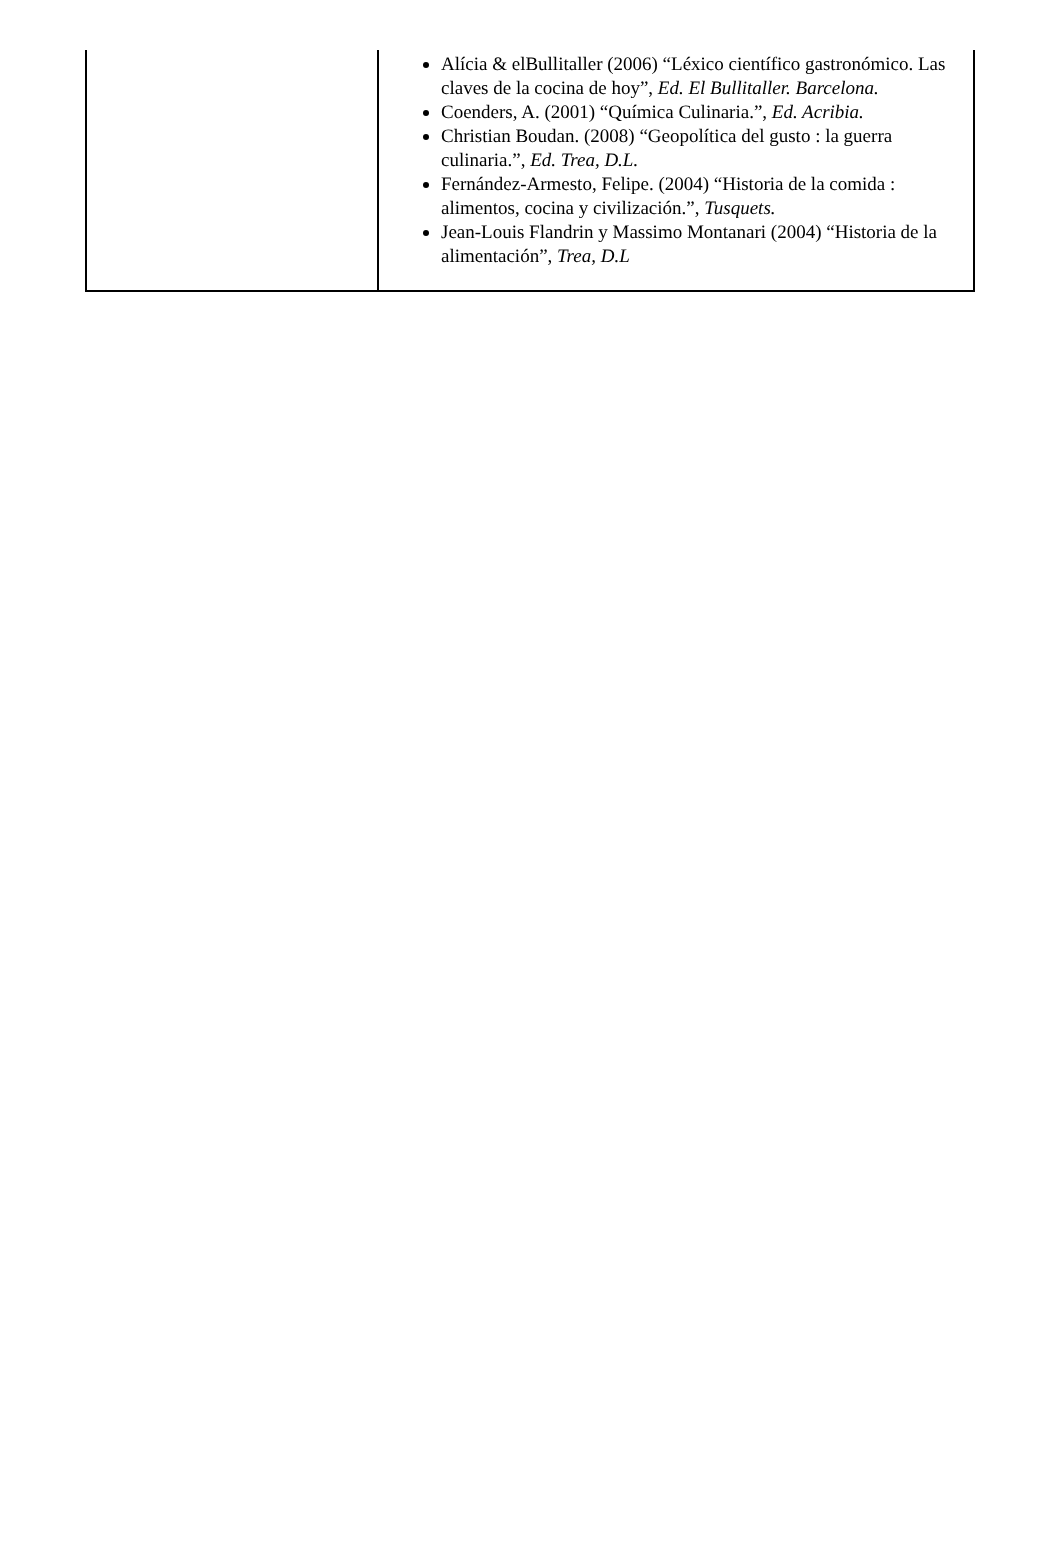| | Alícia & elBullitaller (2006) “Léxico científico gastronómico. Las claves de la cocina de hoy”, Ed. El Bullitaller. Barcelona. Coenders, A. (2001) “Química Culinaria.”, Ed. Acribia. Christian Boudan. (2008) “Geopolítica del gusto : la guerra culinaria.”, Ed. Trea, D.L. Fernández-Armesto, Felipe. (2004) “Historia de la comida : alimentos, cocina y civilización.”, Tusquets. Jean-Louis Flandrin y Massimo Montanari (2004) “Historia de la alimentación”, Trea, D.L |